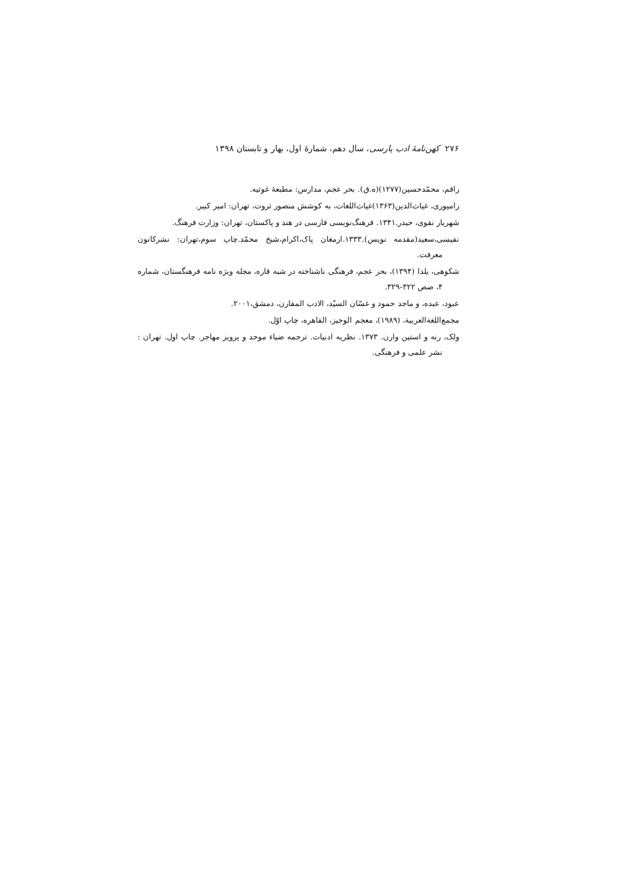۲۷۶ کهن‌نامهٔ ادب پارسی، سال دهم، شمارهٔ اول، بهار و تابستان ۱۳۹۸
راقم، محمّدحسین(۱۲۷۷)(ه.ق). بحر عجم، مدارس: مطبعهٔ غوثیه.
رامپوری، غیاث‌الدین(۱۳۶۳)غیاث‌اللغات، به کوشش منصور ثروت، تهران: امیر کبیر.
شهریار نقوی، حیدر.۱۳۴۱. فرهنگ‌نویسی فارسی در هند و پاکستان، تهران: وزارت فرهنگ.
نفیسی،سعید(مقدمه نویس).۱۳۳۳.ارمغان پاک،اکرام،شیخ محمّد.چاپ سوم،تهران: نشرکانون معرفت.
شکوهی، یلدا (۱۳۹۴)، بحر عجم، فرهنگی ناشناخته در شبه قاره، مجله ویژه نامه فرهنگستان، شماره ۴، صص ۳۲۲-۳۲۹.
عبود، عبده، و ماجد حمود و غسّان السیّد، الادب المقارن، دمشق،۲۰۰۱.
مجمع‌اللغةالعربیة، (۱۹۸۹)، معجم الوجیز، القاهره، چاپ اوّل.
ولک، رنه و استین وارن. ۱۳۷۳. نظریه ادبیات. ترجمه ضیاء موحد و پرویز مهاجر. چاپ اول. تهران : نشر علمی و فرهنگی.